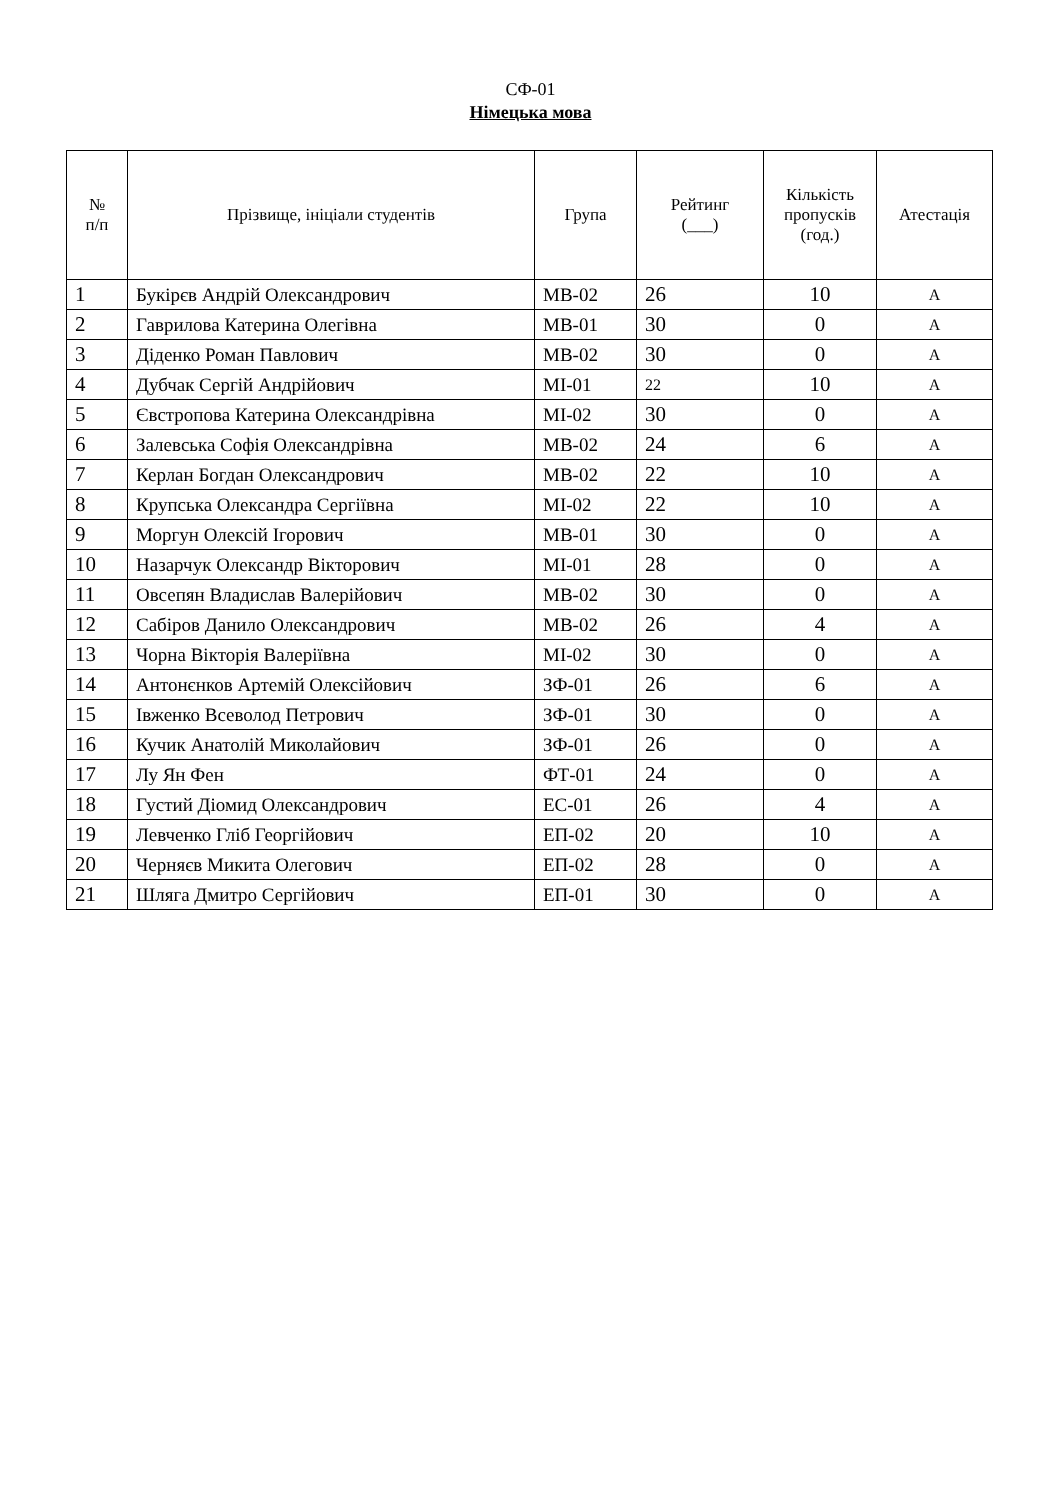СФ-01
Німецька мова
| № п/п | Прізвище, ініціали студентів | Група | Рейтинг (___) | Кількість пропусків (год.) | Атестація |
| --- | --- | --- | --- | --- | --- |
| 1 | Букірєв Андрій Олександрович | МВ-02 | 26 | 10 | А |
| 2 | Гаврилова Катерина Олегівна | МВ-01 | 30 | 0 | А |
| 3 | Діденко Роман Павлович | МВ-02 | 30 | 0 | А |
| 4 | Дубчак Сергій Андрійович | МІ-01 | 22 | 10 | А |
| 5 | Євстропова Катерина Олександрівна | МІ-02 | 30 | 0 | А |
| 6 | Залевська Софія Олександрівна | МВ-02 | 24 | 6 | А |
| 7 | Керлан Богдан Олександрович | МВ-02 | 22 | 10 | А |
| 8 | Крупська Олександра Сергіївна | МІ-02 | 22 | 10 | А |
| 9 | Моргун Олексій Ігорович | МВ-01 | 30 | 0 | А |
| 10 | Назарчук Олександр Вікторович | МІ-01 | 28 | 0 | А |
| 11 | Овсепян Владислав Валерійович | МВ-02 | 30 | 0 | А |
| 12 | Сабіров Данило Олександрович | МВ-02 | 26 | 4 | А |
| 13 | Чорна Вікторія Валеріївна | МІ-02 | 30 | 0 | А |
| 14 | Антонєнков Артемій Олексійович | ЗФ-01 | 26 | 6 | А |
| 15 | Івженко Всеволод Петрович | ЗФ-01 | 30 | 0 | А |
| 16 | Кучик Анатолій Миколайович | ЗФ-01 | 26 | 0 | А |
| 17 | Лу Ян Фен | ФТ-01 | 24 | 0 | А |
| 18 | Густий Діомид Олександрович | ЕС-01 | 26 | 4 | А |
| 19 | Левченко Гліб Георгійович | ЕП-02 | 20 | 10 | А |
| 20 | Черняєв Микита Олегович | ЕП-02 | 28 | 0 | А |
| 21 | Шляга Дмитро Сергійович | ЕП-01 | 30 | 0 | А |